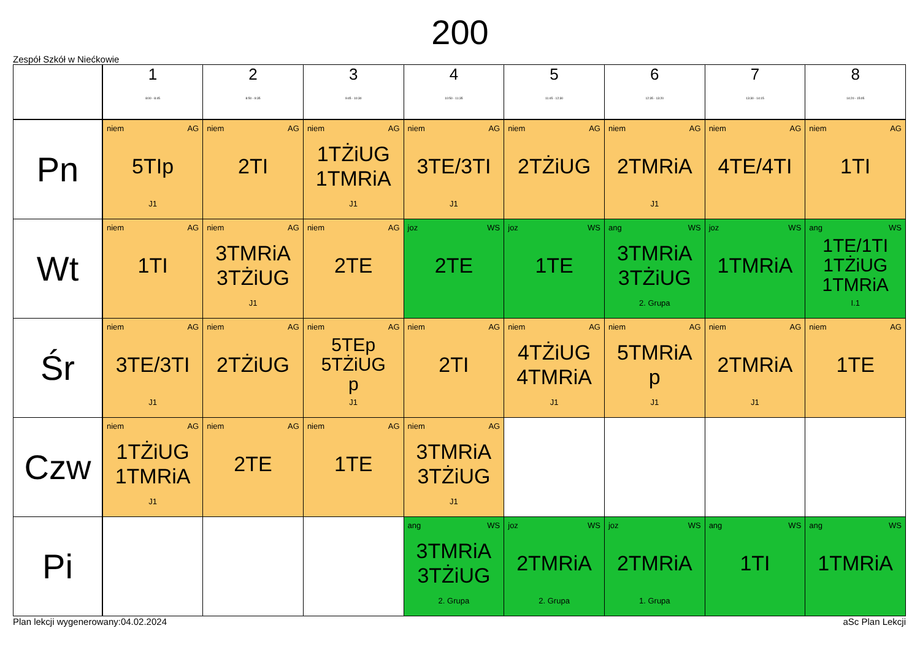200
Zespół Szkół w Niećkowie
| | 1 8:00 - 8:45 | 2 8:50 - 9:35 | 3 9:45 - 10:30 | 4 10:50 - 11:35 | 5 11:45 - 12:30 | 6 12:35 - 13:20 | 7 13:30 - 14:15 | 8 14:20 - 15:05 |
| --- | --- | --- | --- | --- | --- | --- | --- | --- |
| Pn | niem AG 5TIp J1 | niem AG 2TI | niem AG 1TŻiUG 1TMRiA J1 | niem AG 3TE/3TI J1 | niem AG 2TŻiUG | niem AG 2TMRiA J1 | niem AG 4TE/4TI | niem AG 1TI |
| Wt | niem AG 1TI | niem AG 3TMRiA 3TŻiUG J1 | niem AG 2TE | joz WS 2TE | joz WS 1TE | ang WS 3TMRiA 3TŻiUG 2. Grupa | joz WS 1TMRiA | ang WS 1TE/1TI 1TŻiUG 1TMRiA I.1 |
| Śr | niem AG 3TE/3TI J1 | niem AG 2TŻiUG | niem AG 5TEp 5TŻiUG p J1 | niem AG 2TI | niem AG 4TŻiUG 4TMRiA J1 | niem AG 5TMRiA p J1 | niem AG 2TMRiA J1 | niem AG 1TE |
| Czw | niem AG 1TŻiUG 1TMRiA J1 | niem AG 2TE | niem AG 1TE | niem AG 3TMRiA 3TŻiUG J1 | | | | |
| Pi | | | | ang WS 3TMRiA 3TŻiUG 2. Grupa | joz WS 2TMRiA 2. Grupa | joz WS 2TMRiA 1. Grupa | ang WS 1TI | ang WS 1TMRiA |
Plan lekcji wygenerowany:04.02.2024 aSc Plan Lekcji